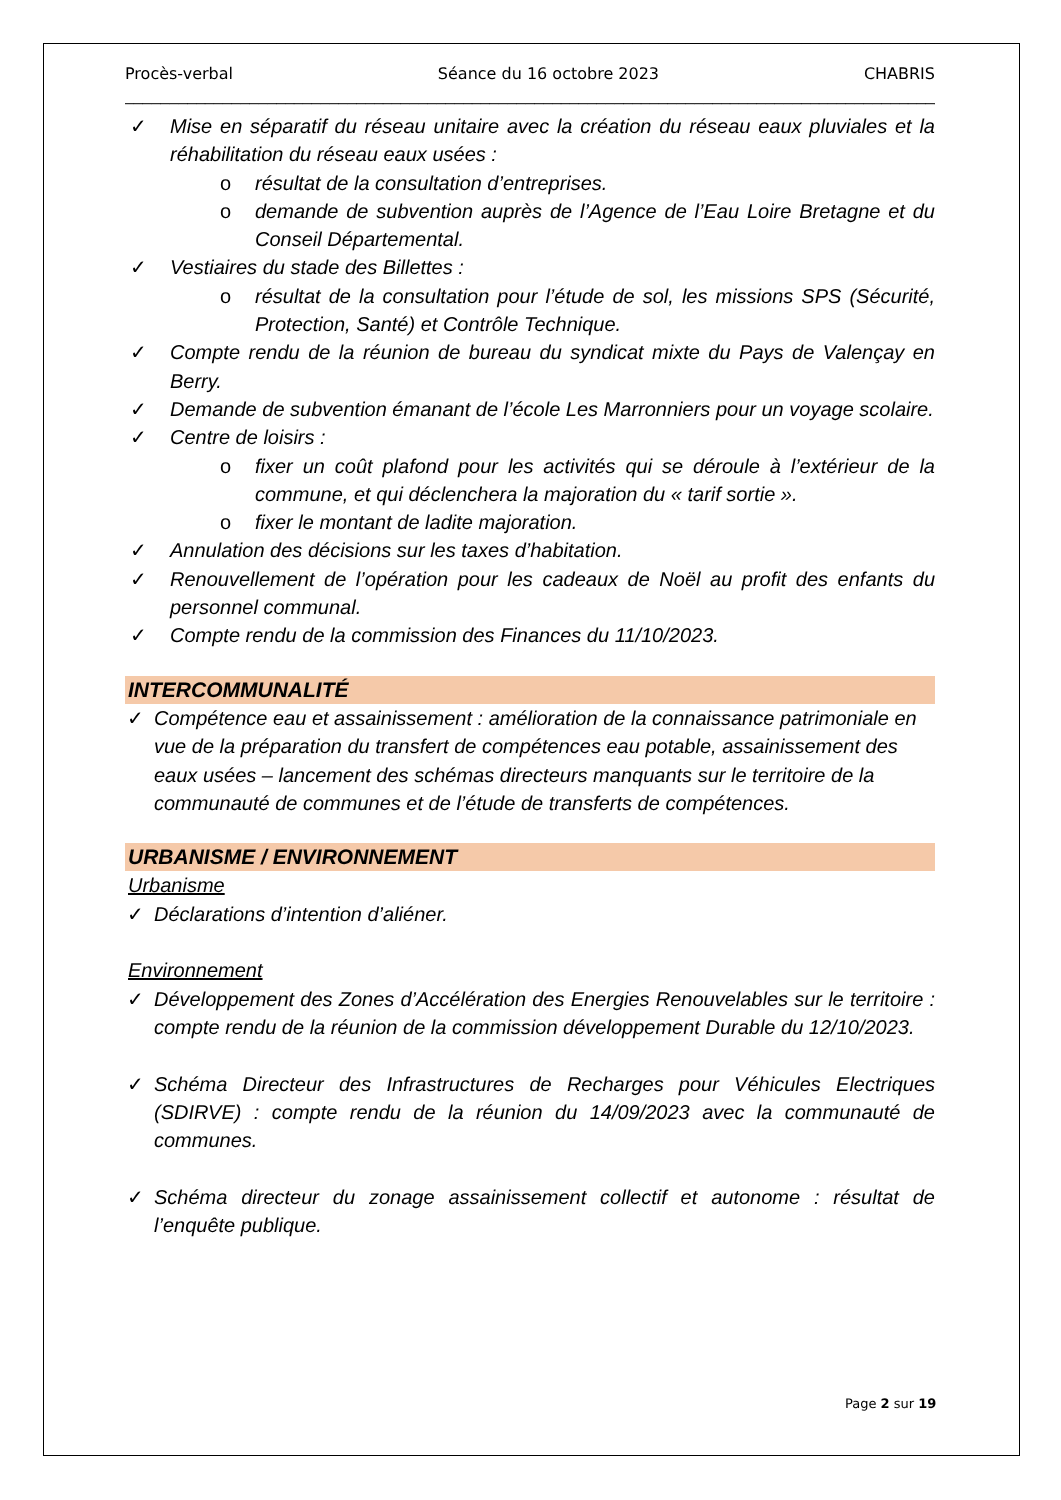Procès-verbal Séance du 16 octobre 2023 CHABRIS
______________________________________________________________________________________________
✓ Mise en séparatif du réseau unitaire avec la création du réseau eaux pluviales et la réhabilitation du réseau eaux usées :
o résultat de la consultation d’entreprises.
o demande de subvention auprès de l’Agence de l’Eau Loire Bretagne et du Conseil Départemental.
✓ Vestiaires du stade des Billettes :
o résultat de la consultation pour l’étude de sol, les missions SPS (Sécurité, Protection, Santé) et Contrôle Technique.
✓ Compte rendu de la réunion de bureau du syndicat mixte du Pays de Valençay en Berry.
✓ Demande de subvention émanant de l’école Les Marronniers pour un voyage scolaire.
✓ Centre de loisirs :
o fixer un coût plafond pour les activités qui se déroule à l’extérieur de la commune, et qui déclenchera la majoration du « tarif sortie ».
o fixer le montant de ladite majoration.
✓ Annulation des décisions sur les taxes d’habitation.
✓ Renouvellement de l’opération pour les cadeaux de Noël au profit des enfants du personnel communal.
✓ Compte rendu de la commission des Finances du 11/10/2023.
INTERCOMMUNALITÉ
✓ Compétence eau et assainissement : amélioration de la connaissance patrimoniale en vue de la préparation du transfert de compétences eau potable, assainissement des eaux usées – lancement des schémas directeurs manquants sur le territoire de la communauté de communes et de l’étude de transferts de compétences.
URBANISME / ENVIRONNEMENT
Urbanisme
✓ Déclarations d’intention d’aliéner.
Environnement
✓ Développement des Zones d’Accélération des Energies Renouvelables sur le territoire : compte rendu de la réunion de la commission développement Durable du 12/10/2023.
✓ Schéma Directeur des Infrastructures de Recharges pour Véhicules Electriques (SDIRVE) : compte rendu de la réunion du 14/09/2023 avec la communauté de communes.
✓ Schéma directeur du zonage assainissement collectif et autonome : résultat de l’enquête publique.
Page 2 sur 19